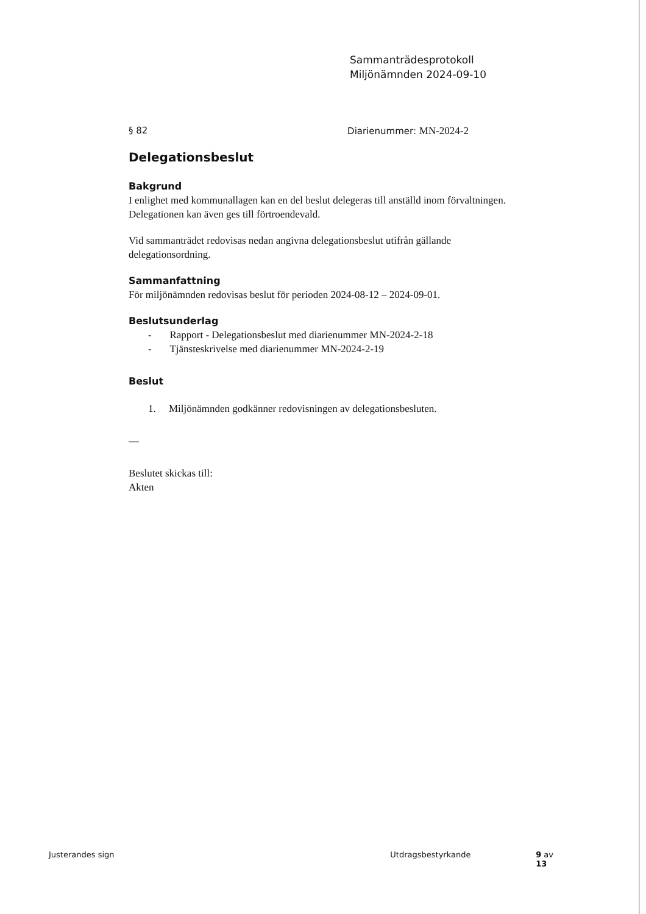Sammanträdesprotokoll
Miljönämnden 2024-09-10
§ 82 Diarienummer: MN-2024-2
Delegationsbeslut
Bakgrund
I enlighet med kommunallagen kan en del beslut delegeras till anställd inom förvaltningen. Delegationen kan även ges till förtroendevald.
Vid sammanträdet redovisas nedan angivna delegationsbeslut utifrån gällande delegationsordning.
Sammanfattning
För miljönämnden redovisas beslut för perioden 2024-08-12 – 2024-09-01.
Beslutsunderlag
- Rapport - Delegationsbeslut med diarienummer MN-2024-2-18
- Tjänsteskrivelse med diarienummer MN-2024-2-19
Beslut
1. Miljönämnden godkänner redovisningen av delegationsbesluten.
—
Beslutet skickas till:
Akten
Justerandes sign Utdragsbestyrkande 9 av 13